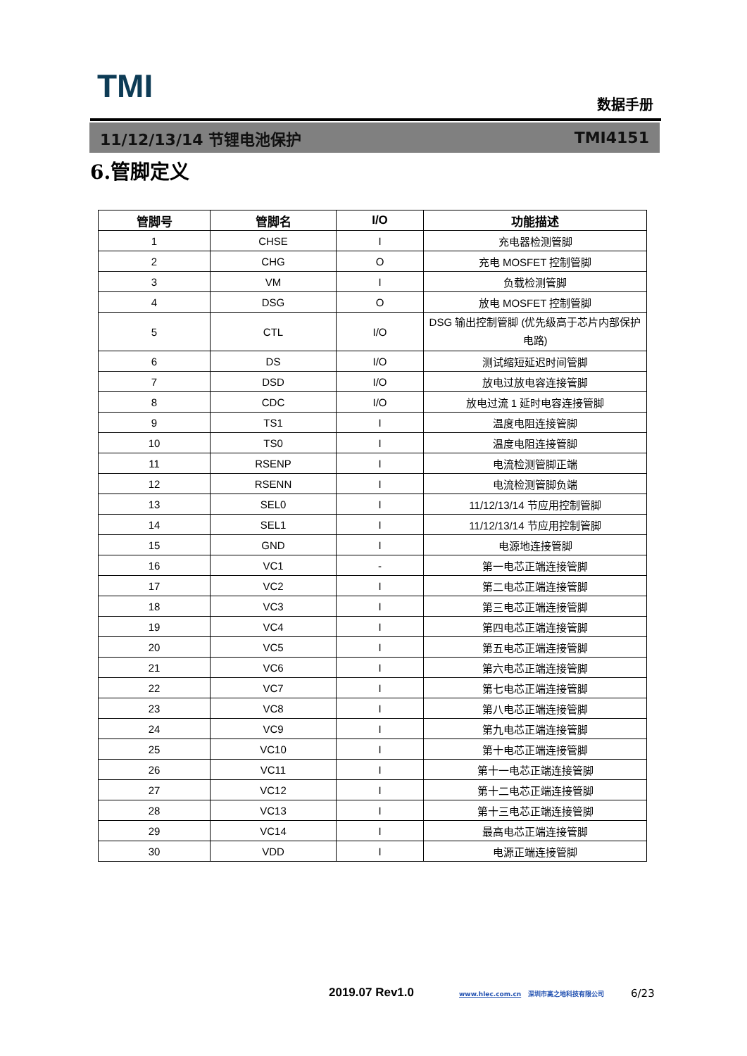TMI 数据手册
11/12/13/14 节锂电池保护 TMI4151
6.管脚定义
| 管脚号 | 管脚名 | I/O | 功能描述 |
| --- | --- | --- | --- |
| 1 | CHSE | I | 充电器检测管脚 |
| 2 | CHG | O | 充电 MOSFET 控制管脚 |
| 3 | VM | I | 负载检测管脚 |
| 4 | DSG | O | 放电 MOSFET 控制管脚 |
| 5 | CTL | I/O | DSG 输出控制管脚 (优先级高于芯片内部保护电路) |
| 6 | DS | I/O | 测试缩短延迟时间管脚 |
| 7 | DSD | I/O | 放电过放电容连接管脚 |
| 8 | CDC | I/O | 放电过流 1 延时电容连接管脚 |
| 9 | TS1 | I | 温度电阻连接管脚 |
| 10 | TS0 | I | 温度电阻连接管脚 |
| 11 | RSENP | I | 电流检测管脚正端 |
| 12 | RSENN | I | 电流检测管脚负端 |
| 13 | SEL0 | I | 11/12/13/14 节应用控制管脚 |
| 14 | SEL1 | I | 11/12/13/14 节应用控制管脚 |
| 15 | GND | I | 电源地连接管脚 |
| 16 | VC1 | - | 第一电芯正端连接管脚 |
| 17 | VC2 | I | 第二电芯正端连接管脚 |
| 18 | VC3 | I | 第三电芯正端连接管脚 |
| 19 | VC4 | I | 第四电芯正端连接管脚 |
| 20 | VC5 | I | 第五电芯正端连接管脚 |
| 21 | VC6 | I | 第六电芯正端连接管脚 |
| 22 | VC7 | I | 第七电芯正端连接管脚 |
| 23 | VC8 | I | 第八电芯正端连接管脚 |
| 24 | VC9 | I | 第九电芯正端连接管脚 |
| 25 | VC10 | I | 第十电芯正端连接管脚 |
| 26 | VC11 | I | 第十一电芯正端连接管脚 |
| 27 | VC12 | I | 第十二电芯正端连接管脚 |
| 28 | VC13 | I | 第十三电芯正端连接管脚 |
| 29 | VC14 | I | 最高电芯正端连接管脚 |
| 30 | VDD | I | 电源正端连接管脚 |
2019.07 Rev1.0
www.hlec.com.cn 深圳市高之地科技有限公司
6/23